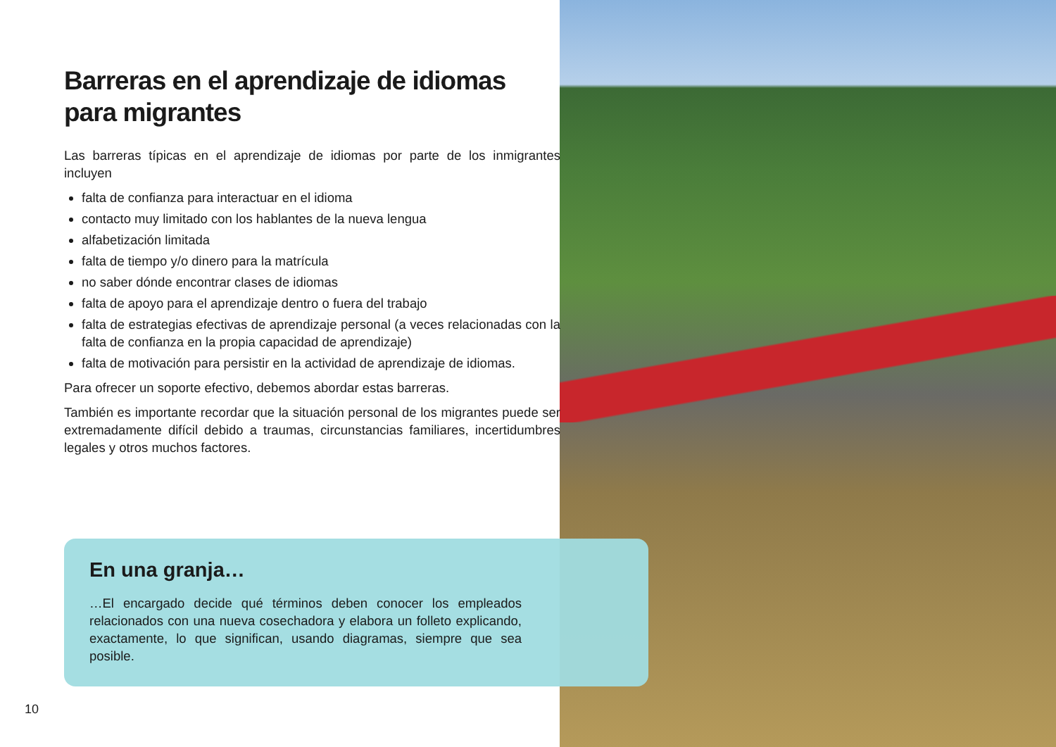Barreras en el aprendizaje de idiomas para migrantes
Las barreras típicas en el aprendizaje de idiomas por parte de los inmigrantes incluyen
falta de confianza para interactuar en el idioma
contacto muy limitado con los hablantes de la nueva lengua
alfabetización limitada
falta de tiempo y/o dinero para la matrícula
no saber dónde encontrar clases de idiomas
falta de apoyo para el aprendizaje dentro o fuera del trabajo
falta de estrategias efectivas de aprendizaje personal (a veces relacionadas con la falta de confianza en la propia capacidad de aprendizaje)
falta de motivación para persistir en la actividad de aprendizaje de idiomas.
Para ofrecer un soporte efectivo, debemos abordar estas barreras.
También es importante recordar que la situación personal de los migrantes puede ser extremadamente difícil debido a traumas, circunstancias familiares, incertidumbres legales y otros muchos factores.
En una granja…
…El encargado decide qué términos deben conocer los empleados relacionados con una nueva cosechadora y elabora un folleto explicando, exactamente, lo que significan, usando diagramas, siempre que sea posible.
10